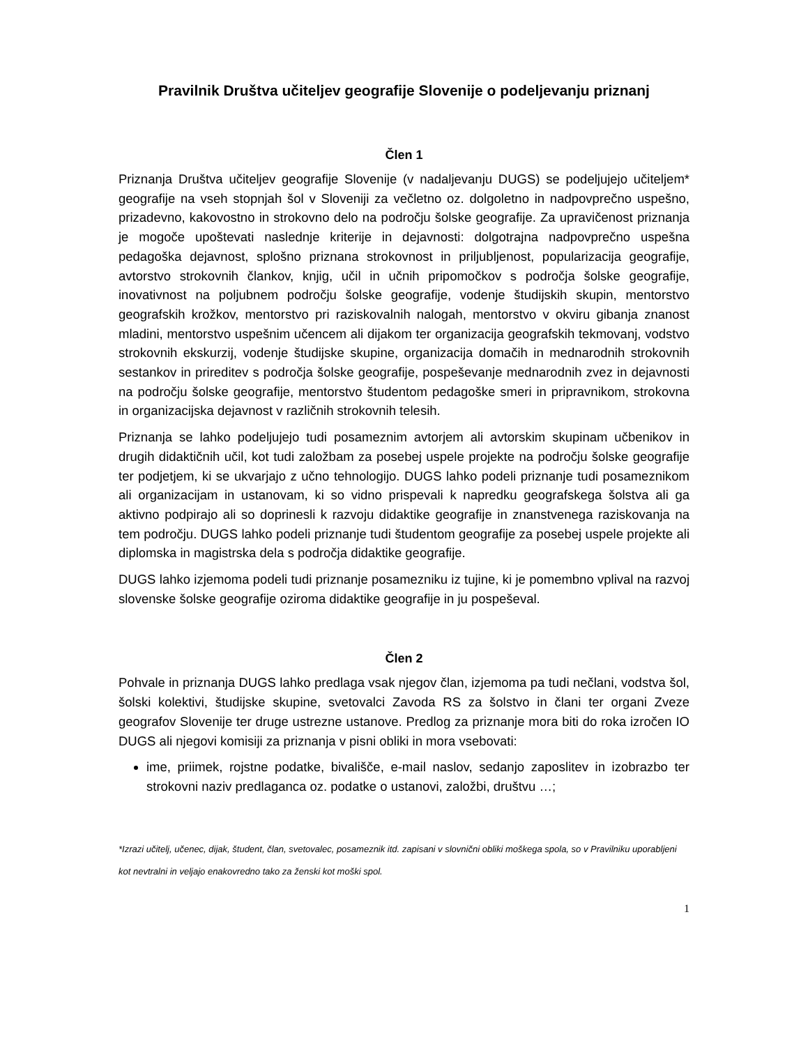Pravilnik Društva učiteljev geografije Slovenije o podeljevanju priznanj
Člen 1
Priznanja Društva učiteljev geografije Slovenije (v nadaljevanju DUGS) se podeljujejo učiteljem* geografije na vseh stopnjah šol v Sloveniji za večletno oz. dolgoletno in nadpovprečno uspešno, prizadevno, kakovostno in strokovno delo na področju šolske geografije. Za upravičenost priznanja je mogoče upoštevati naslednje kriterije in dejavnosti: dolgotrajna nadpovprečno uspešna pedagoška dejavnost, splošno priznana strokovnost in priljubljenost, popularizacija geografije, avtorstvo strokovnih člankov, knjig, učil in učnih pripomočkov s področja šolske geografije, inovativnost na poljubnem področju šolske geografije, vodenje študijskih skupin, mentorstvo geografskih krožkov, mentorstvo pri raziskovalnih nalogah, mentorstvo v okviru gibanja znanost mladini, mentorstvo uspešnim učencem ali dijakom ter organizacija geografskih tekmovanj, vodstvo strokovnih ekskurzij, vodenje študijske skupine, organizacija domačih in mednarodnih strokovnih sestankov in prireditev s področja šolske geografije, pospeševanje mednarodnih zvez in dejavnosti na področju šolske geografije, mentorstvo študentom pedagoške smeri in pripravnikom, strokovna in organizacijska dejavnost v različnih strokovnih telesih.
Priznanja se lahko podeljujejo tudi posameznim avtorjem ali avtorskim skupinam učbenikov in drugih didaktičnih učil, kot tudi založbam za posebej uspele projekte na področju šolske geografije ter podjetjem, ki se ukvarjajo z učno tehnologijo. DUGS lahko podeli priznanje tudi posameznikom ali organizacijam in ustanovam, ki so vidno prispevali k napredku geografskega šolstva ali ga aktivno podpirajo ali so doprinesli k razvoju didaktike geografije in znanstvenega raziskovanja na tem področju. DUGS lahko podeli priznanje tudi študentom geografije za posebej uspele projekte ali diplomska in magistrska dela s področja didaktike geografije.
DUGS lahko izjemoma podeli tudi priznanje posamezniku iz tujine, ki je pomembno vplival na razvoj slovenske šolske geografije oziroma didaktike geografije in ju pospeševal.
Člen 2
Pohvale in priznanja DUGS lahko predlaga vsak njegov član, izjemoma pa tudi nečlani, vodstva šol, šolski kolektivi, študijske skupine, svetovalci Zavoda RS za šolstvo in člani ter organi Zveze geografov Slovenije ter druge ustrezne ustanove. Predlog za priznanje mora biti do roka izročen IO DUGS ali njegovi komisiji za priznanja v pisni obliki in mora vsebovati:
ime, priimek, rojstne podatke, bivališče, e-mail naslov, sedanjo zaposlitev in izobrazbo ter strokovni naziv predlaganca oz. podatke o ustanovi, založbi, društvu …;
*Izrazi učitelj, učenec, dijak, študent, član, svetovalec, posameznik itd. zapisani v slovnični obliki moškega spola, so v Pravilniku uporabljeni kot nevtralni in veljajo enakovredno tako za ženski kot moški spol.
1